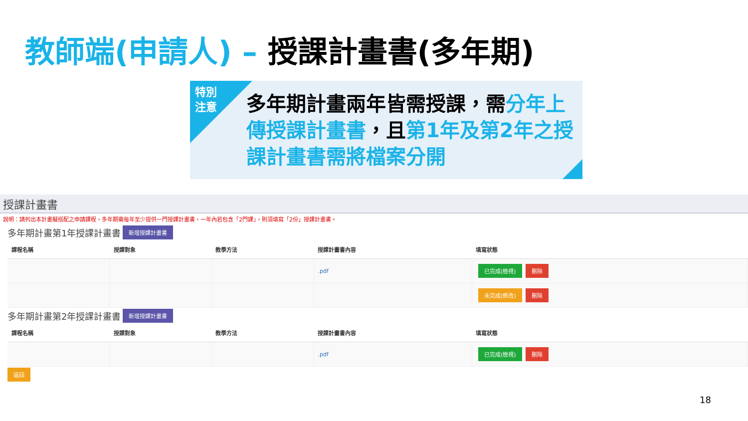教師端(申請人) – 授課計畫書(多年期)
特別
注意
多年期計畫兩年皆需授課，需分年上傳授課計畫書，且第1年及第2年之授課計畫書需將檔案分開
授課計畫書
說明：請列出本計畫擬搭配之申請課程，多年期需每年至少提供一門授課計畫書，一年內若包含「2門課」，則須填寫「2份」授課計畫書。
多年期計畫第1年授課計畫書 新增授課計畫書
| 課程名稱 | 授課對象 | 教學方法 | 授課計畫書內容 | 填寫狀態 |
| --- | --- | --- | --- | --- |
| | | | .pdf | 已完成(檢視) 刪除 |
| | | | | 未完成(修改) 刪除 |
多年期計畫第2年授課計畫書 新增授課計畫書
| 課程名稱 | 授課對象 | 教學方法 | 授課計畫書內容 | 填寫狀態 |
| --- | --- | --- | --- | --- |
| | | | .pdf | 已完成(檢視) 刪除 |
返回
18